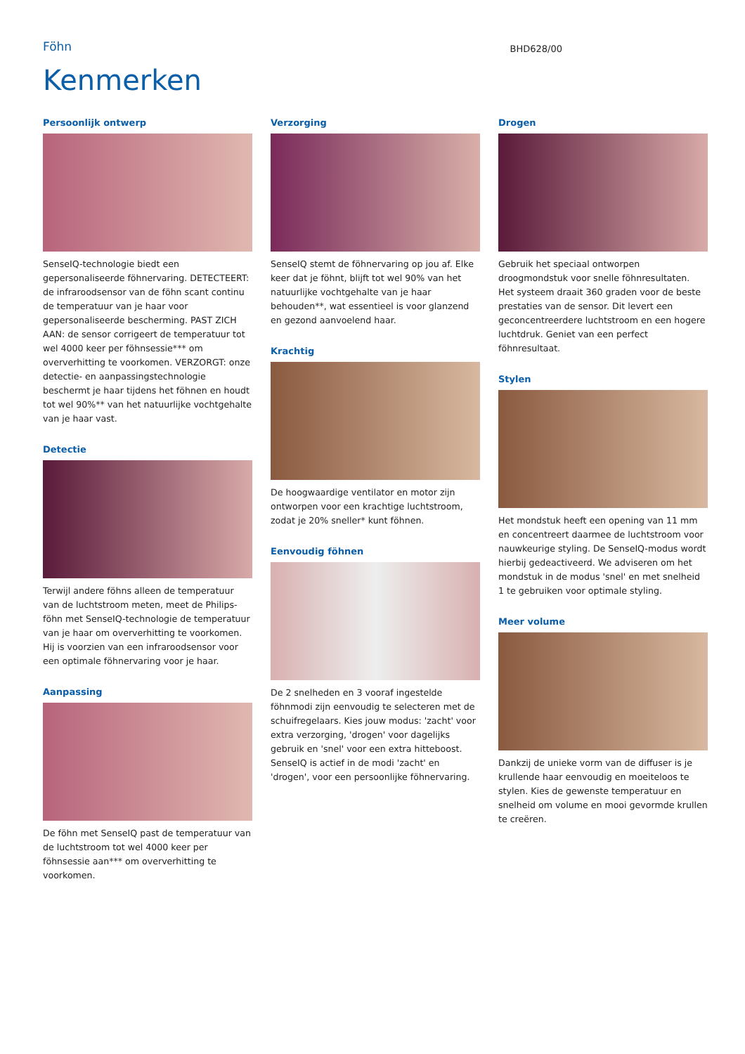Föhn
BHD628/00
Kenmerken
Persoonlijk ontwerp
SenseIQ-technologie biedt een gepersonaliseerde föhnervaring. DETECTEERT: de infraroodsensor van de föhn scant continu de temperatuur van je haar voor gepersonaliseerde bescherming. PAST ZICH AAN: de sensor corrigeert de temperatuur tot wel 4000 keer per föhnsessie*** om oververhitting te voorkomen. VERZORGT: onze detectie- en aanpassingstechnologie beschermt je haar tijdens het föhnen en houdt tot wel 90%** van het natuurlijke vochtgehalte van je haar vast.
Detectie
Terwijl andere föhns alleen de temperatuur van de luchtstroom meten, meet de Philips-föhn met SenseIQ-technologie de temperatuur van je haar om oververhitting te voorkomen. Hij is voorzien van een infraroodsensor voor een optimale föhnervaring voor je haar.
Aanpassing
De föhn met SenseIQ past de temperatuur van de luchtstroom tot wel 4000 keer per föhnsessie aan*** om oververhitting te voorkomen.
Verzorging
SenseIQ stemt de föhnervaring op jou af. Elke keer dat je föhnt, blijft tot wel 90% van het natuurlijke vochtgehalte van je haar behouden**, wat essentieel is voor glanzend en gezond aanvoelend haar.
Krachtig
De hoogwaardige ventilator en motor zijn ontworpen voor een krachtige luchtstroom, zodat je 20% sneller* kunt föhnen.
Eenvoudig föhnen
De 2 snelheden en 3 vooraf ingestelde föhnmodi zijn eenvoudig te selecteren met de schuifregelaars. Kies jouw modus: 'zacht' voor extra verzorging, 'drogen' voor dagelijks gebruik en 'snel' voor een extra hitteboost. SenseIQ is actief in de modi 'zacht' en 'drogen', voor een persoonlijke föhnervaring.
Drogen
Gebruik het speciaal ontworpen droogmondstuk voor snelle föhnresultaten. Het systeem draait 360 graden voor de beste prestaties van de sensor. Dit levert een geconcentreerdere luchtstroom en een hogere luchtdruk. Geniet van een perfect föhnresultaat.
Stylen
Het mondstuk heeft een opening van 11 mm en concentreert daarmee de luchtstroom voor nauwkeurige styling. De SenseIQ-modus wordt hierbij gedeactiveerd. We adviseren om het mondstuk in de modus 'snel' en met snelheid 1 te gebruiken voor optimale styling.
Meer volume
Dankzij de unieke vorm van de diffuser is je krullende haar eenvoudig en moeiteloos te stylen. Kies de gewenste temperatuur en snelheid om volume en mooi gevormde krullen te creëren.